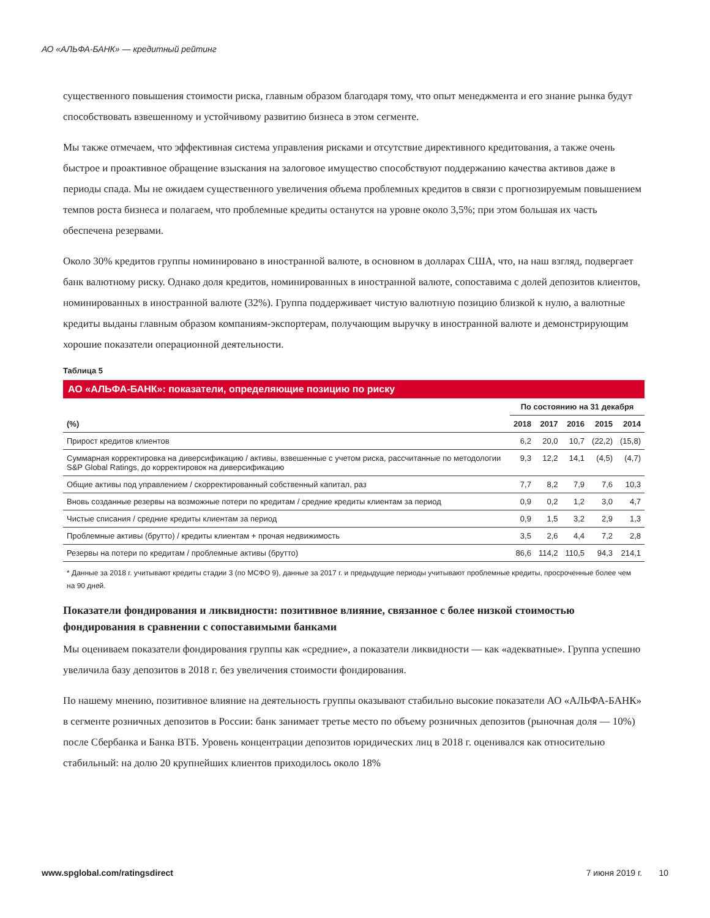АО «АЛЬФА-БАНК» — кредитный рейтинг
существенного повышения стоимости риска, главным образом благодаря тому, что опыт менеджмента и его знание рынка будут способствовать взвешенному и устойчивому развитию бизнеса в этом сегменте.
Мы также отмечаем, что эффективная система управления рисками и отсутствие директивного кредитования, а также очень быстрое и проактивное обращение взыскания на залоговое имущество способствуют поддержанию качества активов даже в периоды спада. Мы не ожидаем существенного увеличения объема проблемных кредитов в связи с прогнозируемым повышением темпов роста бизнеса и полагаем, что проблемные кредиты останутся на уровне около 3,5%; при этом большая их часть обеспечена резервами.
Около 30% кредитов группы номинировано в иностранной валюте, в основном в долларах США, что, на наш взгляд, подвергает банк валютному риску. Однако доля кредитов, номинированных в иностранной валюте, сопоставима с долей депозитов клиентов, номинированных в иностранной валюте (32%). Группа поддерживает чистую валютную позицию близкой к нулю, а валютные кредиты выданы главным образом компаниям-экспортерам, получающим выручку в иностранной валюте и демонстрирующим хорошие показатели операционной деятельности.
Таблица 5
АО «АЛЬФА-БАНК»: показатели, определяющие позицию по риску
| | По состоянию на 31 декабря | | | | |
| --- | --- | --- | --- | --- | --- |
| (%) | 2018 | 2017 | 2016 | 2015 | 2014 |
| Прирост кредитов клиентов | 6,2 | 20,0 | 10,7 | (22,2) | (15,8) |
| Суммарная корректировка на диверсификацию / активы, взвешенные с учетом риска, рассчитанные по методологии S&P Global Ratings, до корректировок на диверсификацию | 9,3 | 12,2 | 14,1 | (4,5) | (4,7) |
| Общие активы под управлением / скорректированный собственный капитал, раз | 7,7 | 8,2 | 7,9 | 7,6 | 10,3 |
| Вновь созданные резервы на возможные потери по кредитам / средние кредиты клиентам за период | 0,9 | 0,2 | 1,2 | 3,0 | 4,7 |
| Чистые списания / средние кредиты клиентам за период | 0,9 | 1,5 | 3,2 | 2,9 | 1,3 |
| Проблемные активы (брутто) / кредиты клиентам + прочая недвижимость | 3,5 | 2,6 | 4,4 | 7,2 | 2,8 |
| Резервы на потери по кредитам / проблемные активы (брутто) | 86,6 | 114,2 | 110,5 | 94,3 | 214,1 |
* Данные за 2018 г. учитывают кредиты стадии 3 (по МСФО 9), данные за 2017 г. и предыдущие периоды учитывают проблемные кредиты, просроченные более чем на 90 дней.
Показатели фондирования и ликвидности: позитивное влияние, связанное с более низкой стоимостью фондирования в сравнении с сопоставимыми банками
Мы оцениваем показатели фондирования группы как «средние», а показатели ликвидности — как «адекватные». Группа успешно увеличила базу депозитов в 2018 г. без увеличения стоимости фондирования.
По нашему мнению, позитивное влияние на деятельность группы оказывают стабильно высокие показатели АО «АЛЬФА-БАНК» в сегменте розничных депозитов в России: банк занимает третье место по объему розничных депозитов (рыночная доля — 10%) после Сбербанка и Банка ВТБ. Уровень концентрации депозитов юридических лиц в 2018 г. оценивался как относительно стабильный: на долю 20 крупнейших клиентов приходилось около 18%
www.spglobal.com/ratingsdirect 7 июня 2019 г. 10